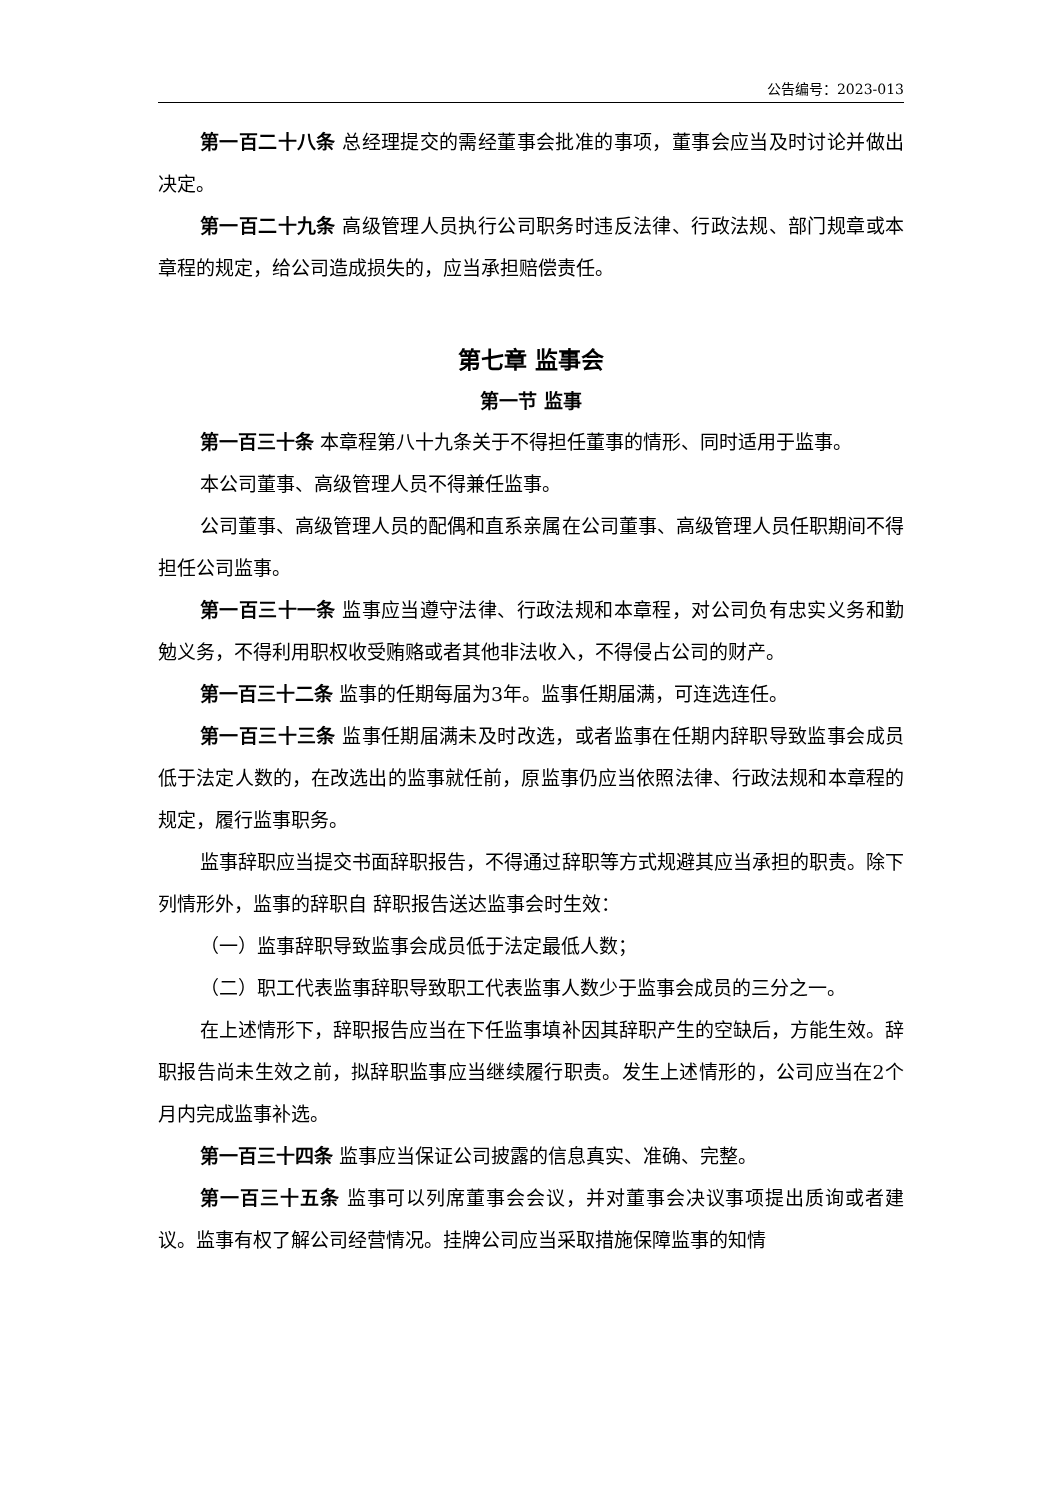公告编号：2023-013
第一百二十八条 总经理提交的需经董事会批准的事项，董事会应当及时讨论并做出决定。
第一百二十九条 高级管理人员执行公司职务时违反法律、行政法规、部门规章或本章程的规定，给公司造成损失的，应当承担赔偿责任。
第七章 监事会
第一节 监事
第一百三十条 本章程第八十九条关于不得担任董事的情形、同时适用于监事。
本公司董事、高级管理人员不得兼任监事。
公司董事、高级管理人员的配偶和直系亲属在公司董事、高级管理人员任职期间不得担任公司监事。
第一百三十一条 监事应当遵守法律、行政法规和本章程，对公司负有忠实义务和勤勉义务，不得利用职权收受贿赂或者其他非法收入，不得侵占公司的财产。
第一百三十二条 监事的任期每届为3年。监事任期届满，可连选连任。
第一百三十三条 监事任期届满未及时改选，或者监事在任期内辞职导致监事会成员低于法定人数的，在改选出的监事就任前，原监事仍应当依照法律、行政法规和本章程的规定，履行监事职务。
监事辞职应当提交书面辞职报告，不得通过辞职等方式规避其应当承担的职责。除下列情形外，监事的辞职自 辞职报告送达监事会时生效：
（一）监事辞职导致监事会成员低于法定最低人数；
（二）职工代表监事辞职导致职工代表监事人数少于监事会成员的三分之一。
在上述情形下，辞职报告应当在下任监事填补因其辞职产生的空缺后，方能生效。辞职报告尚未生效之前，拟辞职监事应当继续履行职责。发生上述情形的，公司应当在2个月内完成监事补选。
第一百三十四条 监事应当保证公司披露的信息真实、准确、完整。
第一百三十五条 监事可以列席董事会会议，并对董事会决议事项提出质询或者建议。监事有权了解公司经营情况。挂牌公司应当采取措施保障监事的知情